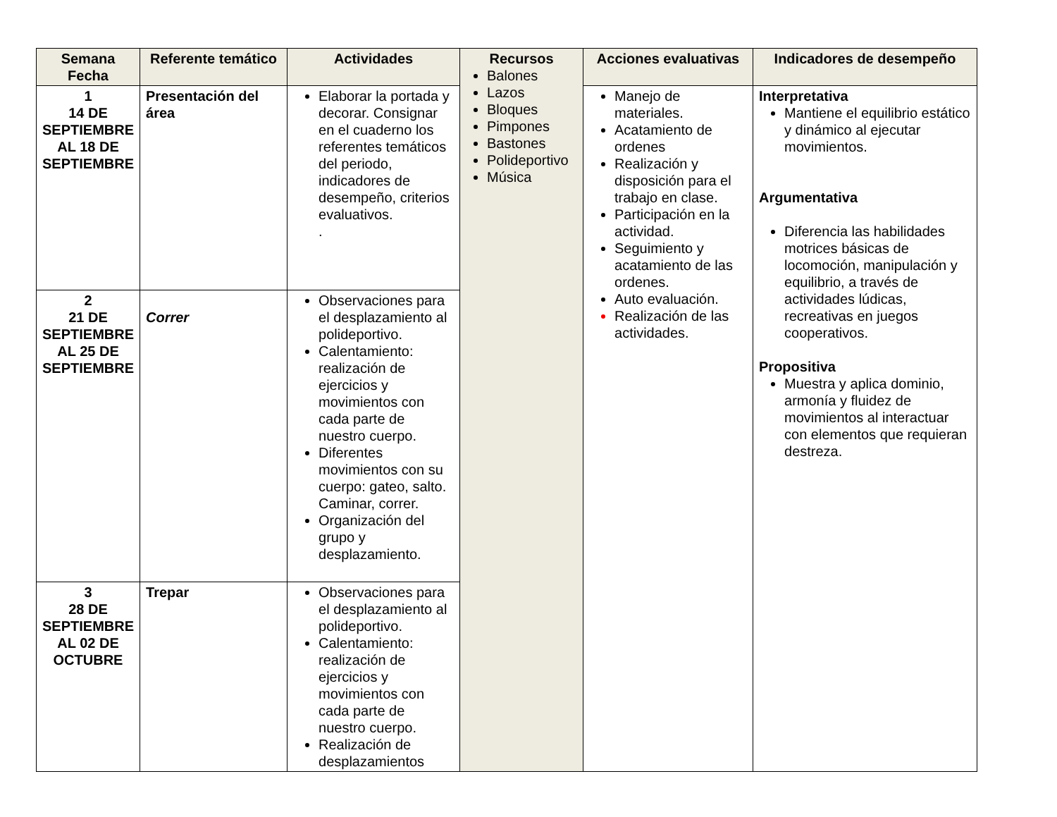| Semana Fecha | Referente temático | Actividades | Recursos Balones Lazos Bloques Pimpones Bastones Polideportivo Música | Acciones evaluativas | Indicadores de desempeño |
| --- | --- | --- | --- | --- | --- |
| 1 14 DE SEPTIEMBRE AL 18 DE SEPTIEMBRE | Presentación del área | Elaborar la portada y decorar. Consignar en el cuaderno los referentes temáticos del periodo, indicadores de desempeño, criterios evaluativos. . | | Manejo de materiales. Acatamiento de ordenes Realización y disposición para el trabajo en clase. Participación en la actividad. Seguimiento y acatamiento de las ordenes. Auto evaluación. Realización de las actividades. | Interpretativa Mantiene el equilibrio estático y dinámico al ejecutar movimientos. Argumentativa Diferencia las habilidades motrices básicas de locomoción, manipulación y equilibrio, a través de actividades lúdicas, recreativas en juegos cooperativos. Propositiva Muestra y aplica dominio, armonía y fluidez de movimientos al interactuar con elementos que requieran destreza. |
| 2 21 DE SEPTIEMBRE AL 25 DE SEPTIEMBRE | Correr | Observaciones para el desplazamiento al polideportivo. Calentamiento: realización de ejercicios y movimientos con cada parte de nuestro cuerpo. Diferentes movimientos con su cuerpo: gateo, salto. Caminar, correr. Organización del grupo y desplazamiento. | | | |
| 3 28 DE SEPTIEMBRE AL 02 DE OCTUBRE | Trepar | Observaciones para el desplazamiento al polideportivo. Calentamiento: realización de ejercicios y movimientos con cada parte de nuestro cuerpo. Realización de desplazamientos | | | |